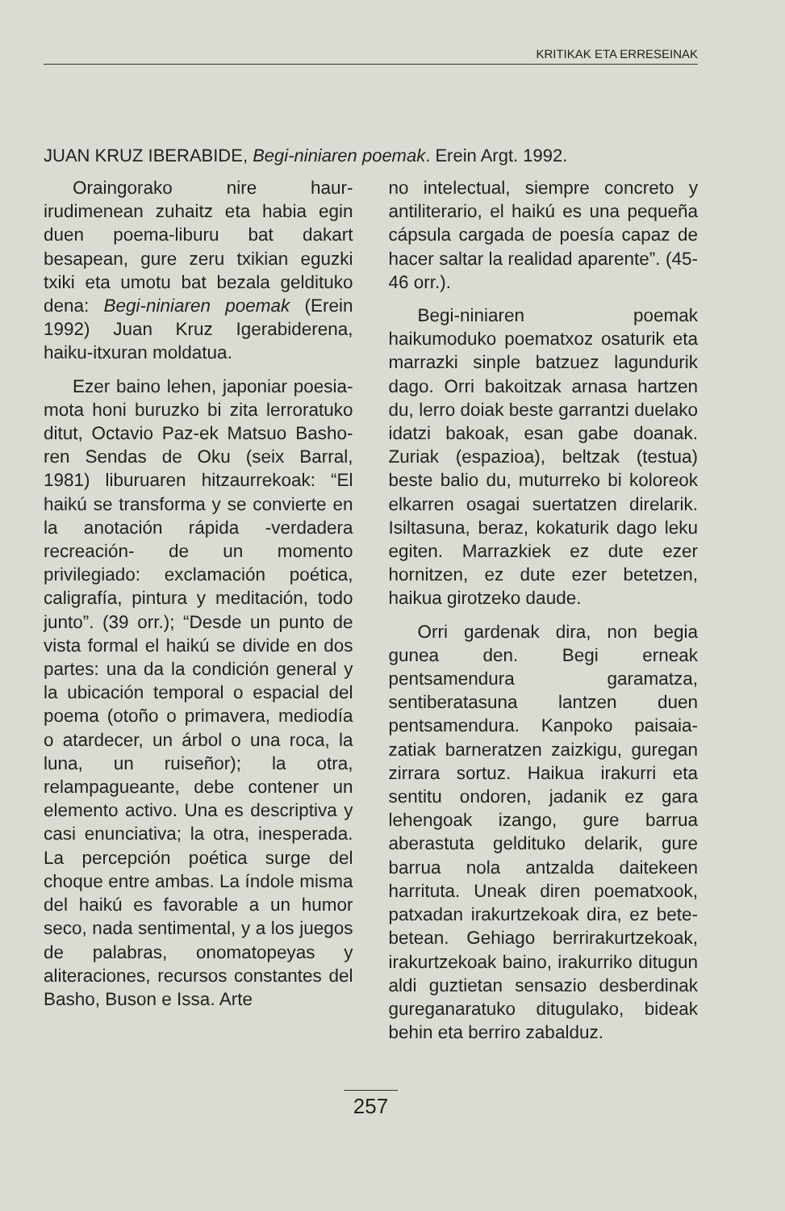KRITIKAK ETA ERRESEINAK
JUAN KRUZ IBERABIDE, Begi-niniaren poemak. Erein Argt. 1992.
Oraingorako nire haur-irudimenean zuhaitz eta habia egin duen poema-liburu bat dakart besapean, gure zeru txikian eguzki txiki eta umotu bat bezala geldituko dena: Begi-niniaren poemak (Erein 1992) Juan Kruz Igerabiderena, haiku-itxuran moldatua.
Ezer baino lehen, japoniar poesia-mota honi buruzko bi zita lerroratuko ditut, Octavio Paz-ek Matsuo Basho-ren Sendas de Oku (seix Barral, 1981) liburuaren hitzaurrekoak: “El haikú se transforma y se convierte en la anotación rápida -verdadera recreación- de un momento privilegiado: exclamación poética, caligrafía, pintura y meditación, todo junto”. (39 orr.); “Desde un punto de vista formal el haikú se divide en dos partes: una da la condición general y la ubicación temporal o espacial del poema (otoño o primavera, mediodía o atardecer, un árbol o una roca, la luna, un ruiseñor); la otra, relampagueante, debe contener un elemento activo. Una es descriptiva y casi enunciativa; la otra, inesperada. La percepción poética surge del choque entre ambas. La índole misma del haikú es favorable a un humor seco, nada sentimental, y a los juegos de palabras, onomatopeyas y aliteraciones, recursos constantes del Basho, Buson e Issa. Arte
no intelectual, siempre concreto y antiliterario, el haikú es una pequeña cápsula cargada de poesía capaz de hacer saltar la realidad aparente”. (45-46 orr.).
Begi-niniaren poemak haikumoduko poematxoz osaturik eta marrazki sinple batzuez lagundurik dago. Orri bakoitzak arnasa hartzen du, lerro doiak beste garrantzi duelako idatzi bakoak, esan gabe doanak. Zuriak (espazioa), beltzak (testua) beste balio du, muturreko bi koloreok elkarren osagai suertatzen direlarik. Isiltasuna, beraz, kokaturik dago leku egiten. Marrazkiek ez dute ezer hornitzen, ez dute ezer betetzen, haikua girotzeko daude.
Orri gardenak dira, non begia gunea den. Begi erneak pentsamendura garamatza, sentiberatasuna lantzen duen pentsamendura. Kanpoko paisaia-zatiak barneratzen zaizkigu, guregan zirrara sortuz. Haikua irakurri eta sentitu ondoren, jadanik ez gara lehengoak izango, gure barrua aberastuta geldituko delarik, gure barrua nola antzalda daitekeen harrituta. Uneak diren poematxook, patxadan irakurtzekoak dira, ez bete-betean. Gehiago berrirakurtzekoak, irakurtzekoak baino, irakurriko ditugun aldi guztietan sensazio desberdinak gureganaratuko ditugulako, bideak behin eta berriro zabalduz.
257